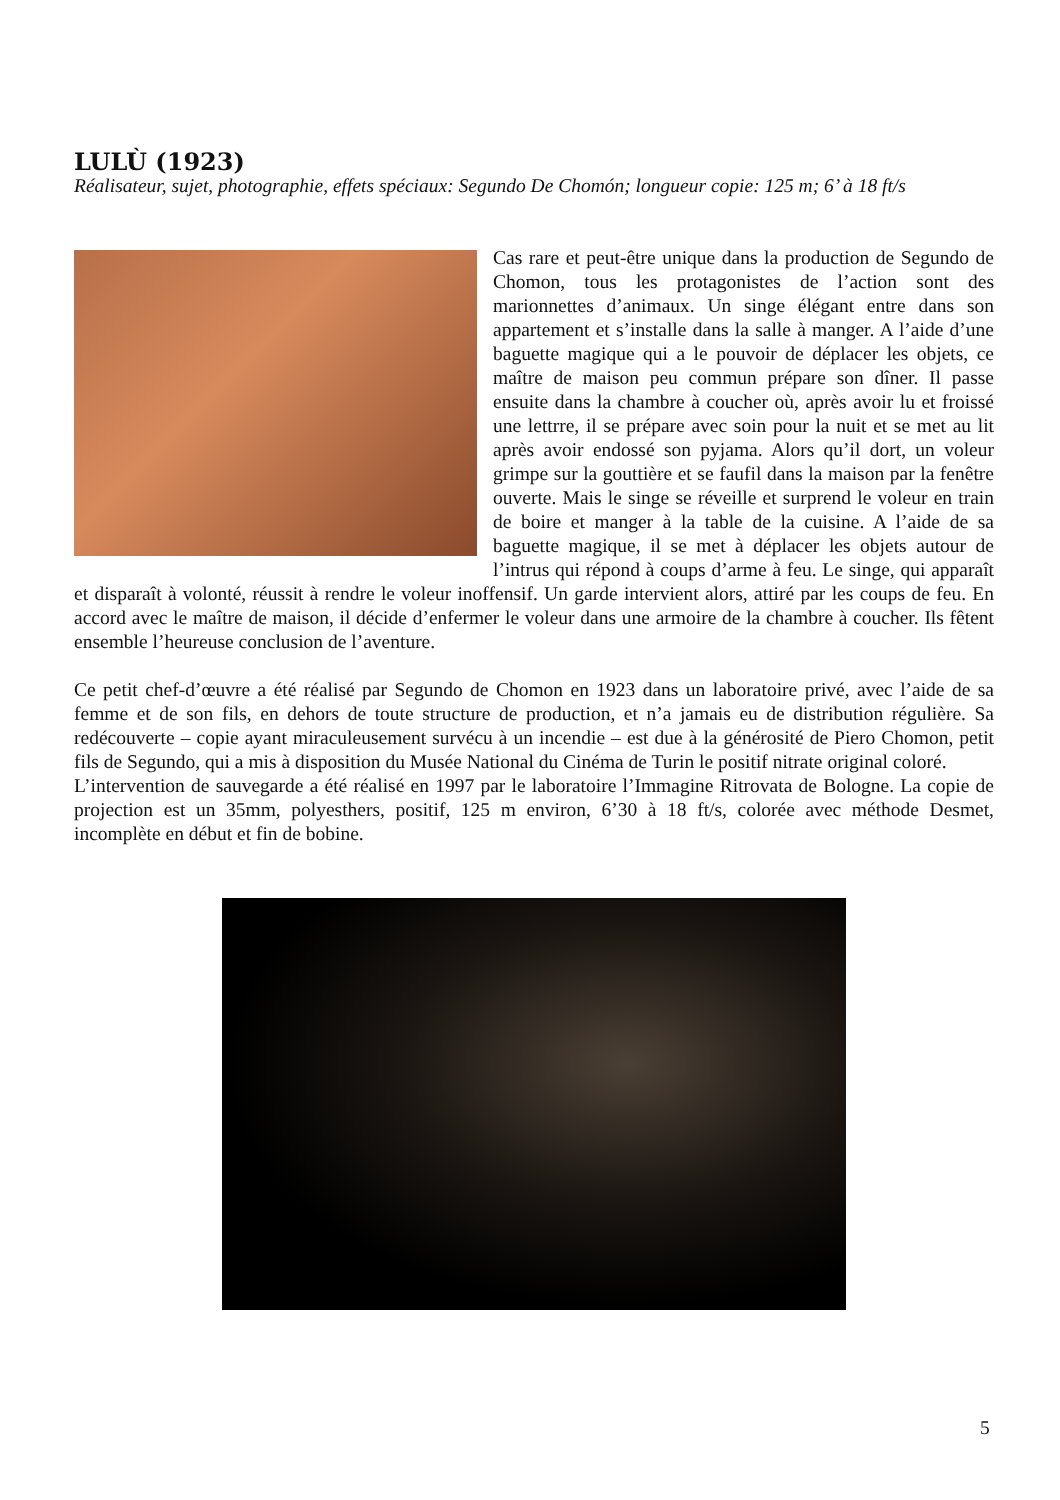LULÙ (1923)
Réalisateur, sujet, photographie, effets spéciaux: Segundo De Chomón; longueur copie: 125 m; 6’ à 18 ft/s
Cas rare et peut-être unique dans la production de Segundo de Chomon, tous les protagonistes de l’action sont des marionnettes d’animaux. Un singe élégant entre dans son appartement et s’installe dans la salle à manger. A l’aide d’une baguette magique qui a le pouvoir de déplacer les objets, ce maître de maison peu commun prépare son dîner. Il passe ensuite dans la chambre à coucher où, après avoir lu et froissé une lettrre, il se prépare avec soin pour la nuit et se met au lit après avoir endossé son pyjama. Alors qu’il dort, un voleur grimpe sur la gouttière et se faufil dans la maison par la fenêtre ouverte. Mais le singe se réveille et surprend le voleur en train de boire et manger à la table de la cuisine. A l’aide de sa baguette magique, il se met à déplacer les objets autour de l’intrus qui répond à coups d’arme à feu. Le singe, qui apparaît et disparaît à volonté, réussit à rendre le voleur inoffensif. Un garde intervient alors, attiré par les coups de feu. En accord avec le maître de maison, il décide d’enfermer le voleur dans une armoire de la chambre à coucher. Ils fêtent ensemble l’heureuse conclusion de l’aventure.
Ce petit chef-d’œuvre a été réalisé par Segundo de Chomon en 1923 dans un laboratoire privé, avec l’aide de sa femme et de son fils, en dehors de toute structure de production, et n’a jamais eu de distribution régulière. Sa redécouverte – copie ayant miraculeusement survécu à un incendie – est due à la générosité de Piero Chomon, petit fils de Segundo, qui a mis à disposition du Musée National du Cinéma de Turin le positif nitrate original coloré.
L’intervention de sauvegarde a été réalisé en 1997 par le laboratoire l’Immagine Ritrovata de Bologne. La copie de projection est un 35mm, polyesthers, positif, 125 m environ, 6’30 à 18 ft/s, colorée avec méthode Desmet, incomplète en début et fin de bobine.
5